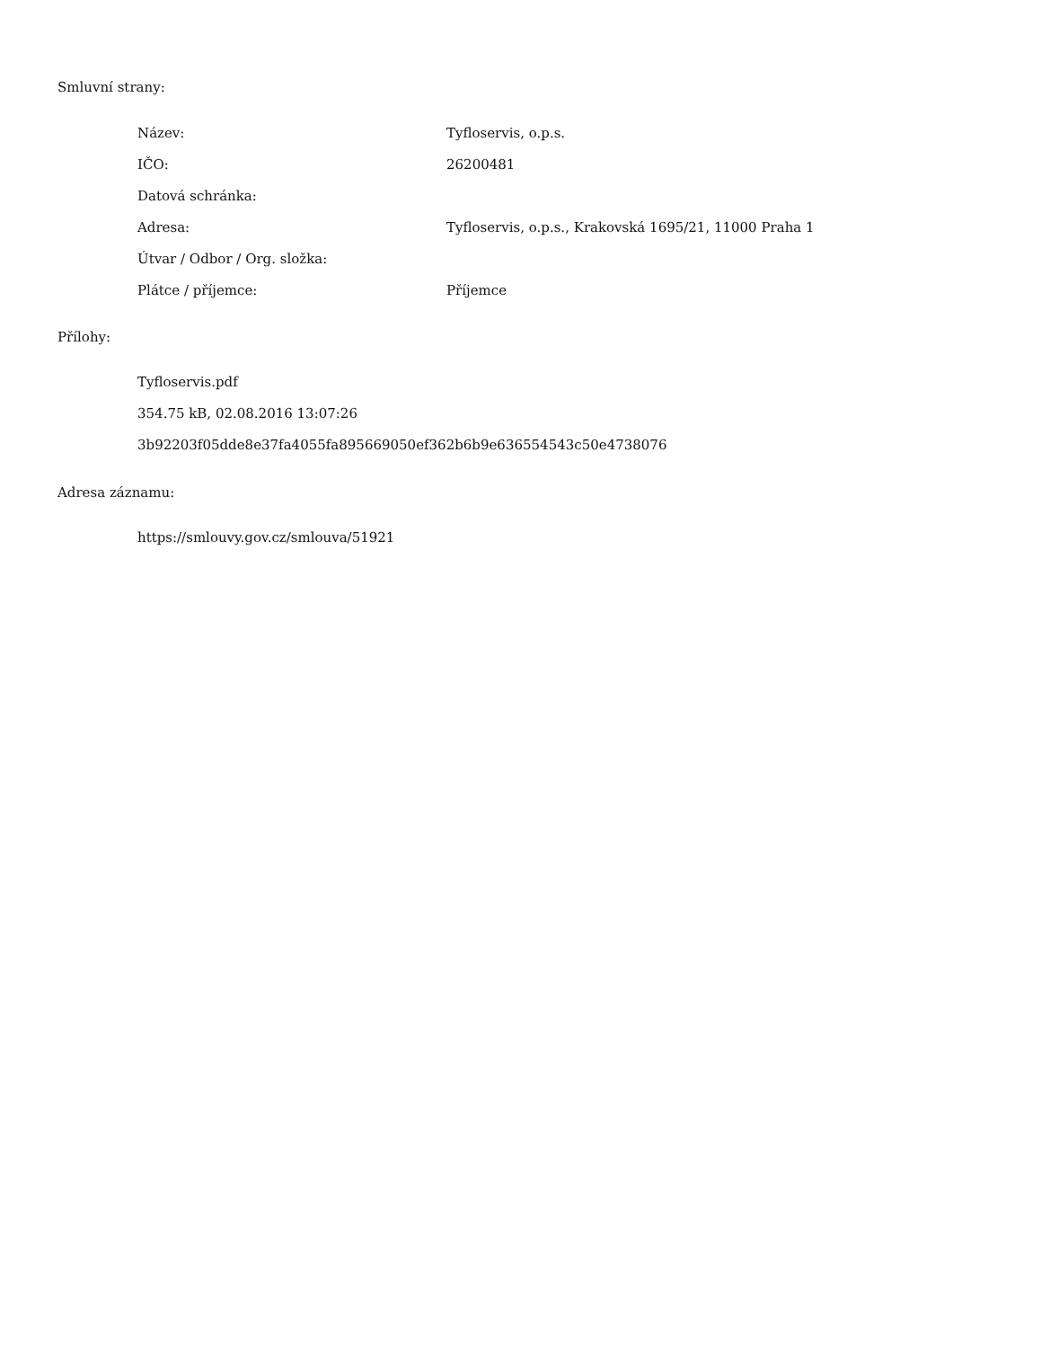Smluvní strany:
| Název: | Tyfloservis, o.p.s. |
| IČO: | 26200481 |
| Datová schránka: | |
| Adresa: | Tyfloservis, o.p.s., Krakovská 1695/21, 11000 Praha 1 |
| Útvar / Odbor / Org. složka: | |
| Plátce / příjemce: | Příjemce |
Přílohy:
Tyfloservis.pdf
354.75 kB, 02.08.2016 13:07:26
3b92203f05dde8e37fa4055fa895669050ef362b6b9e636554543c50e4738076
Adresa záznamu:
https://smlouvy.gov.cz/smlouva/51921